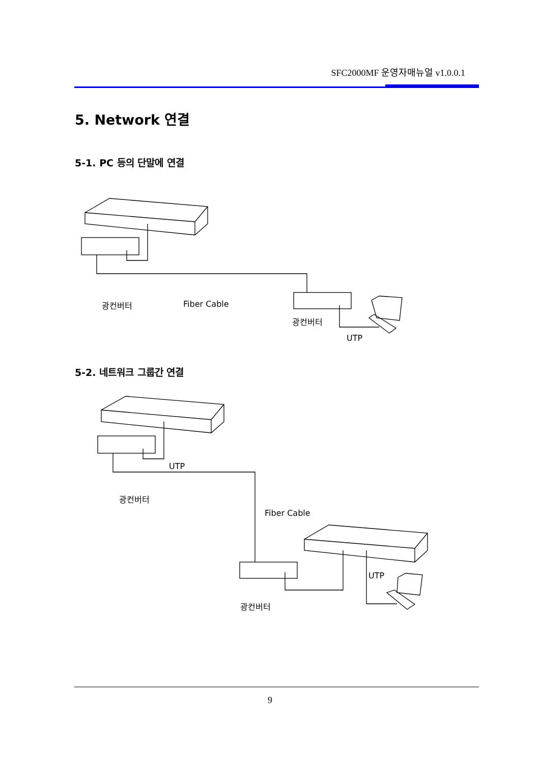SFC2000MF 운영자매뉴얼 v1.0.0.1
5. Network 연결
5-1. PC 등의 단말에 연결
광컨버터 Fiber Cable
광컨버터
UTP
5-2. 네트워크 그룹간 연결
UTP
광컨버터
Fiber Cable
UTP
광컨버터
9